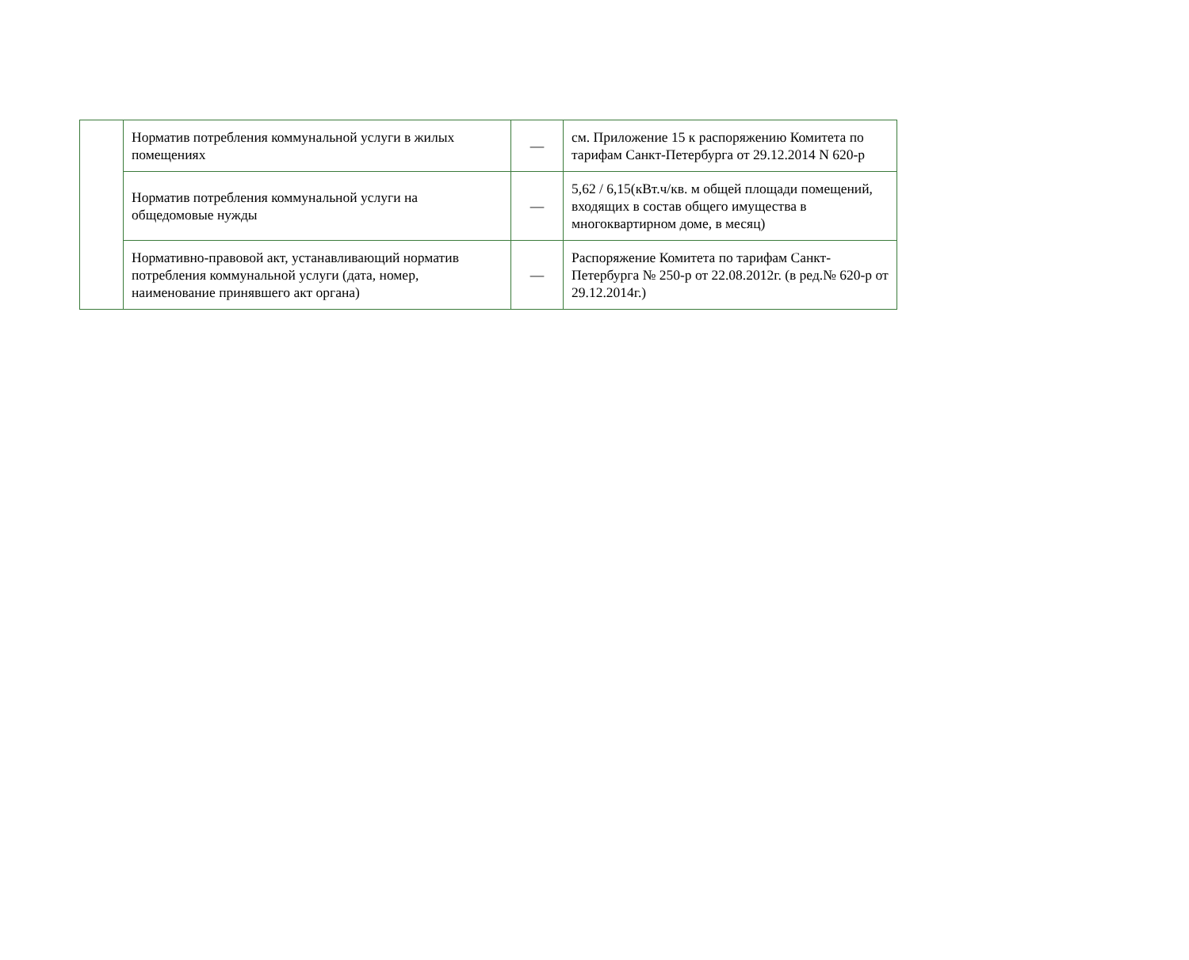| | Норматив потребления коммунальной услуги в жилых помещениях | — | см. Приложение 15 к распоряжению Комитета по тарифам Санкт-Петербурга от 29.12.2014 N 620-р |
| | Норматив потребления коммунальной услуги на общедомовые нужды | — | 5,62 / 6,15(кВт.ч/кв. м общей площади помещений, входящих в состав общего имущества в многоквартирном доме, в месяц) |
| | Нормативно-правовой акт, устанавливающий норматив потребления коммунальной услуги (дата, номер, наименование принявшего акт органа) | — | Распоряжение Комитета по тарифам Санкт-Петербурга № 250-р от 22.08.2012г. (в ред.№ 620-р от 29.12.2014г.) |